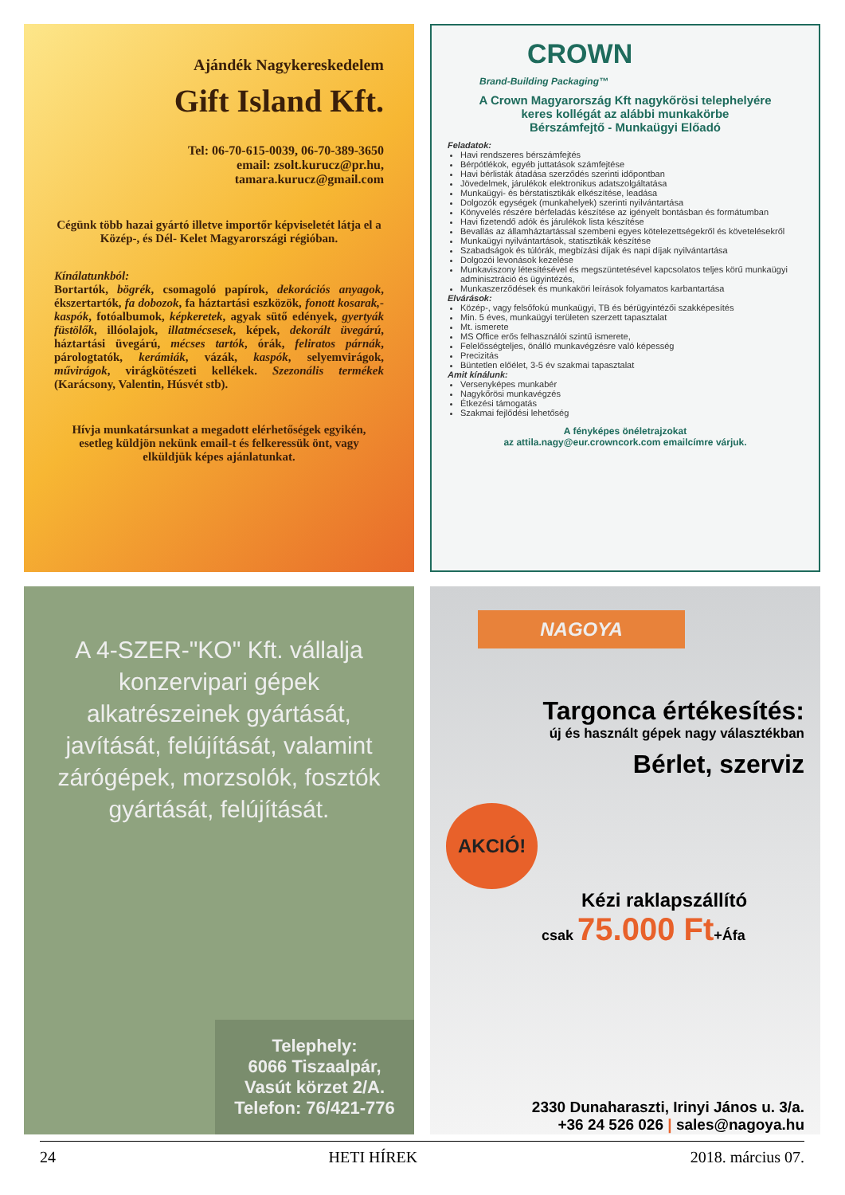Ajándék Nagykereskedelem
Gift Island Kft.
Tel: 06-70-615-0039, 06-70-389-3650
email: zsolt.kurucz@pr.hu,
tamara.kurucz@gmail.com
Cégünk több hazai gyártó illetve importőr képviseletét látja el a Közép-, és Dél- Kelet Magyarországi régióban.
Kínálatunkból:
Bortartók, bögrék, csomagoló papírok, dekorációs anyagok, ékszertartók, fa dobozok, fa háztartási eszközök, fonott kosarak,-kaspók, fotóalbumok, képkeretek, agyak sütő edények, gyertyák füstölők, illóolajok, illatmécsesek, képek, dekorált üvegárú, háztartási üvegárú, mécses tartók, órák, feliratos párnák, párologtatók, kerámiák, vázák, kaspók, selyemvirágok, művirágok, virágkötészeti kellékek. Szezonális termékek (Karácsony, Valentin, Húsvét stb).
Hívja munkatársunkat a megadott elérhetőségek egyikén, esetleg küldjön nekünk email-t és felkeressük önt, vagy elküldjük képes ajánlatunkat.
CROWN
Brand-Building Packaging™
A Crown Magyarország Kft nagykőrösi telephelyére
keres kollégát az alábbi munkakörbe
Bérszámfejtő - Munkaügyi Előadó
Feladatok:
Havi rendszeres bérszámfejtés
Bérpótlékok, egyéb juttatások számfejtése
Havi bérlisták átadása szerződés szerinti időpontban
Jövedelmek, járulékok elektronikus adatszolgáltatása
Munkaügyi- és bérstatisztikák elkészítése, leadása
Dolgozók egységek (munkahelyek) szerinti nyilvántartása
Könyvelés részére bérfeladás készítése az igényelt bontásban és formátumban
Havi fizetendő adók és járulékok lista készítése
Bevallás az államháztartással szembeni egyes kötelezettségekről és követelésekről
Munkaügyi nyilvántartások, statisztikák készítése
Szabadságok és túlórák, megbízási díjak és napi díjak nyilvántartása
Dolgozói levonások kezelése
Munkaviszony létesítésével és megszüntetésével kapcsolatos teljes körű munkaügyi adminisztráció és ügyintézés,
Munkaszerződések és munkaköri leírások folyamatos karbantartása
Elvárások:
Közép-, vagy felsőfokú munkaügyi, TB és bérügyintézői szakképesítés
Min. 5 éves, munkaügyi területen szerzett tapasztalat
Mt. ismerete
MS Office erős felhasználói szintű ismerete,
Felelősségteljes, önálló munkavégzésre való képesség
Precizitás
Büntetlen előélet, 3-5 év szakmai tapasztalat
Amit kínálunk:
Versenyképes munkabér
Nagykőrösi munkavégzés
Étkezési támogatás
Szakmai fejlődési lehetőség
A fényképes önéletrajzokat
az attila.nagy@eur.crowncork.com emailcímre várjuk.
A 4-SZER-"KO" Kft. vállalja konzervipari gépek alkatrészeinek gyártását, javítását, felújítását, valamint zárógépek, morzsolók, fosztók gyártását, felújítását.
Telephely:
6066 Tiszaalpár,
Vasút körzet 2/A.
Telefon: 76/421-776
NAGOYA
Targonca értékesítés:
új és használt gépek nagy választékban
Bérlet, szerviz
AKCIÓ!
Kézi raklapszállító
csak 75.000 Ft+Áfa
2330 Dunaharaszti, Irinyi János u. 3/a.
+36 24 526 026 | sales@nagoya.hu
24 HETI HÍREK 2018. március 07.